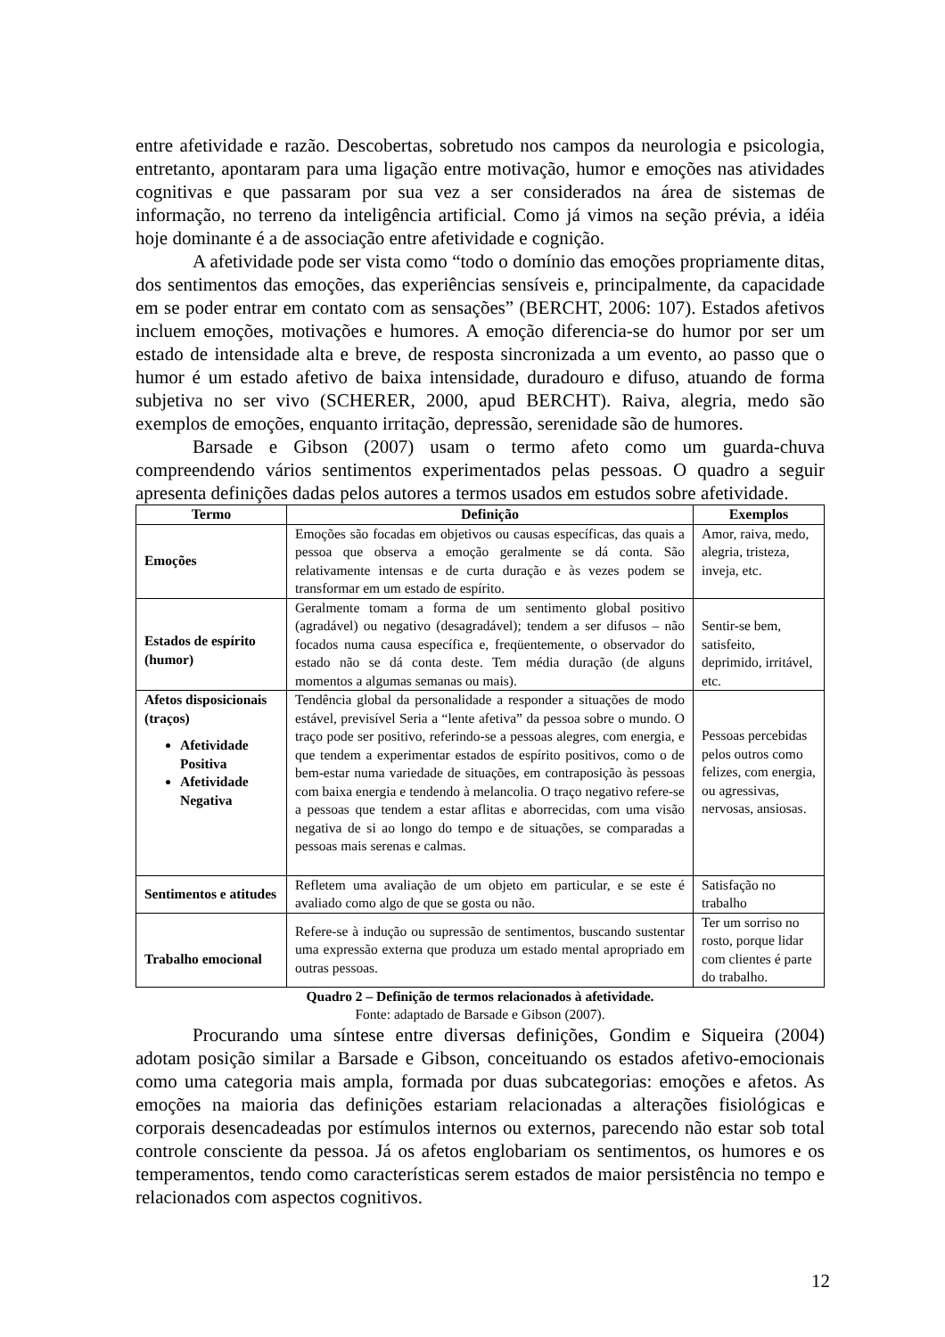entre afetividade e razão. Descobertas, sobretudo nos campos da neurologia e psicologia, entretanto, apontaram para uma ligação entre motivação, humor e emoções nas atividades cognitivas e que passaram por sua vez a ser considerados na área de sistemas de informação, no terreno da inteligência artificial. Como já vimos na seção prévia, a idéia hoje dominante é a de associação entre afetividade e cognição.
A afetividade pode ser vista como “todo o domínio das emoções propriamente ditas, dos sentimentos das emoções, das experiências sensíveis e, principalmente, da capacidade em se poder entrar em contato com as sensações” (BERCHT, 2006: 107). Estados afetivos incluem emoções, motivações e humores. A emoção diferencia-se do humor por ser um estado de intensidade alta e breve, de resposta sincronizada a um evento, ao passo que o humor é um estado afetivo de baixa intensidade, duradouro e difuso, atuando de forma subjetiva no ser vivo (SCHERER, 2000, apud BERCHT). Raiva, alegria, medo são exemplos de emoções, enquanto irritação, depressão, serenidade são de humores.
Barsade e Gibson (2007) usam o termo afeto como um guarda-chuva compreendendo vários sentimentos experimentados pelas pessoas. O quadro a seguir apresenta definições dadas pelos autores a termos usados em estudos sobre afetividade.
| Termo | Definição | Exemplos |
| --- | --- | --- |
| Emoções | Emoções são focadas em objetivos ou causas específicas, das quais a pessoa que observa a emoção geralmente se dá conta. São relativamente intensas e de curta duração e às vezes podem se transformar em um estado de espírito. | Amor, raiva, medo, alegria, tristeza, inveja, etc. |
| Estados de espírito (humor) | Geralmente tomam a forma de um sentimento global positivo (agradável) ou negativo (desagradável); tendem a ser difusos – não focados numa causa específica e, freqüentemente, o observador do estado não se dá conta deste. Tem média duração (de alguns momentos a algumas semanas ou mais). | Sentir-se bem, satisfeito, deprimido, irritável, etc. |
| Afetos disposicionais (traços) Afetividade Positiva Afetividade Negativa | Tendência global da personalidade a responder a situações de modo estável, previsível Seria a “lente afetiva” da pessoa sobre o mundo. O traço pode ser positivo, referindo-se a pessoas alegres, com energia, e que tendem a experimentar estados de espírito positivos, como o de bem-estar numa variedade de situações, em contraposição às pessoas com baixa energia e tendendo à melancolia. O traço negativo refere-se a pessoas que tendem a estar aflitas e aborrecidas, com uma visão negativa de si ao longo do tempo e de situações, se comparadas a pessoas mais serenas e calmas. | Pessoas percebidas pelos outros como felizes, com energia, ou agressivas, nervosas, ansiosas. |
| Sentimentos e atitudes | Refletem uma avaliação de um objeto em particular, e se este é avaliado como algo de que se gosta ou não. | Satisfação no trabalho |
| Trabalho emocional | Refere-se à indução ou supressão de sentimentos, buscando sustentar uma expressão externa que produza um estado mental apropriado em outras pessoas. | Ter um sorriso no rosto, porque lidar com clientes é parte do trabalho. |
Quadro 2 – Definição de termos relacionados à afetividade.
Fonte: adaptado de Barsade e Gibson (2007).
Procurando uma síntese entre diversas definições, Gondim e Siqueira (2004) adotam posição similar a Barsade e Gibson, conceituando os estados afetivo-emocionais como uma categoria mais ampla, formada por duas subcategorias: emoções e afetos. As emoções na maioria das definições estariam relacionadas a alterações fisiológicas e corporais desencadeadas por estímulos internos ou externos, parecendo não estar sob total controle consciente da pessoa. Já os afetos englobariam os sentimentos, os humores e os temperamentos, tendo como características serem estados de maior persistência no tempo e relacionados com aspectos cognitivos.
12